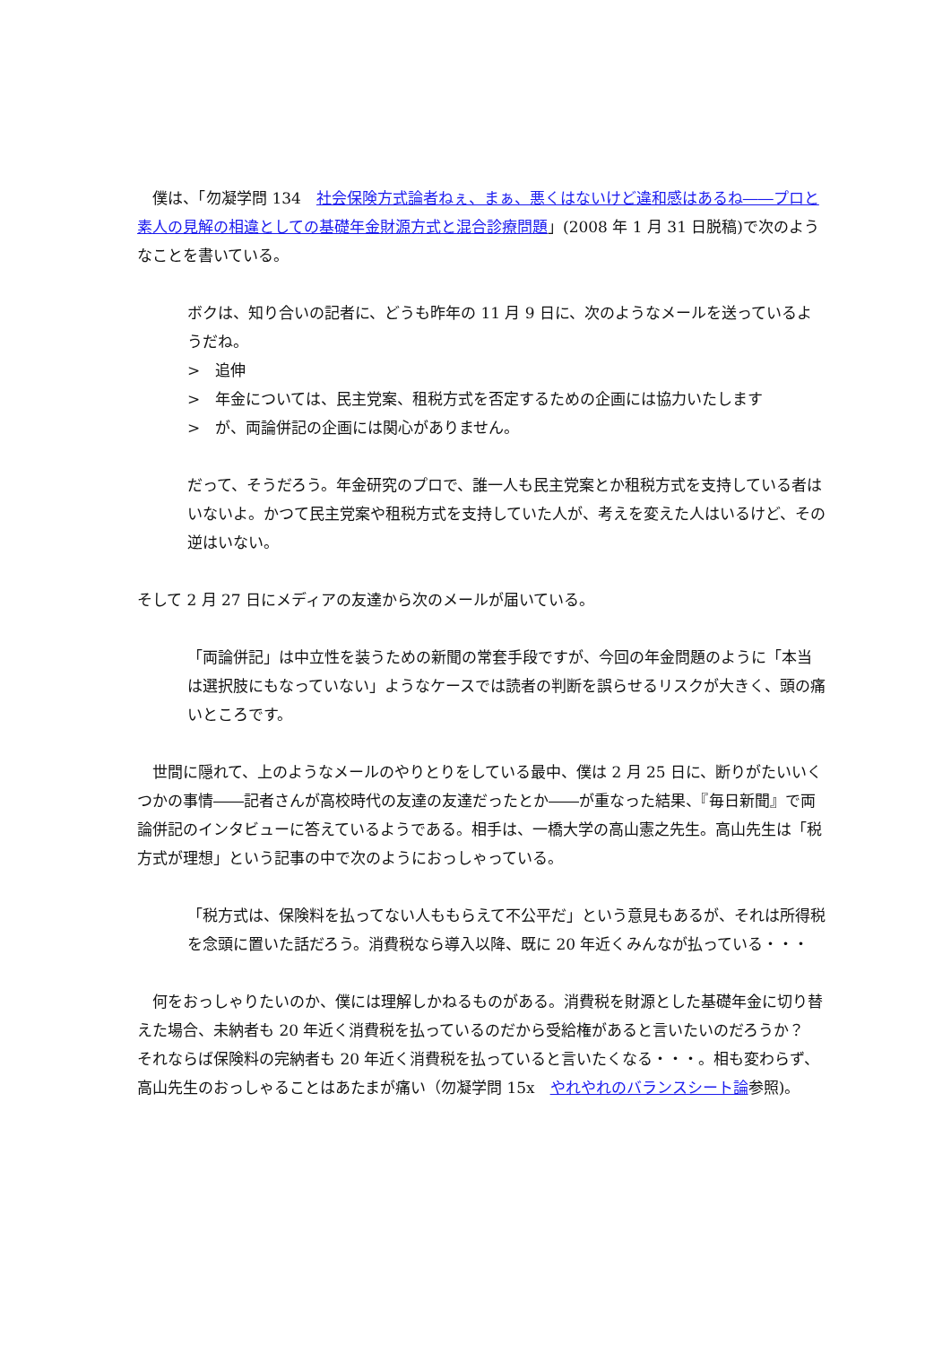僕は、「勿凝学問 134　社会保険方式論者ねぇ、まぁ、悪くはないけど違和感はあるね――プロと素人の見解の相違としての基礎年金財源方式と混合診療問題」(2008 年 1 月 31 日脱稿)で次のようなことを書いている。
ボクは、知り合いの記者に、どうも昨年の 11 月 9 日に、次のようなメールを送っているようだね。
>　追伸
>　年金については、民主党案、租税方式を否定するための企画には協力いたします
>　が、両論併記の企画には関心がありません。
だって、そうだろう。年金研究のプロで、誰一人も民主党案とか租税方式を支持している者はいないよ。かつて民主党案や租税方式を支持していた人が、考えを変えた人はいるけど、その逆はいない。
そして 2 月 27 日にメディアの友達から次のメールが届いている。
「両論併記」は中立性を装うための新聞の常套手段ですが、今回の年金問題のように「本当は選択肢にもなっていない」ようなケースでは読者の判断を誤らせるリスクが大きく、頭の痛いところです。
　世間に隠れて、上のようなメールのやりとりをしている最中、僕は 2 月 25 日に、断りがたいいくつかの事情――記者さんが高校時代の友達の友達だったとか――が重なった結果、『毎日新聞』で両論併記のインタビューに答えているようである。相手は、一橋大学の高山憲之先生。高山先生は「税方式が理想」という記事の中で次のようにおっしゃっている。
「税方式は、保険料を払ってない人ももらえて不公平だ」という意見もあるが、それは所得税を念頭に置いた話だろう。消費税なら導入以降、既に 20 年近くみんなが払っている・・・
　何をおっしゃりたいのか、僕には理解しかねるものがある。消費税を財源とした基礎年金に切り替えた場合、未納者も 20 年近く消費税を払っているのだから受給権があると言いたいのだろうか？　それならば保険料の完納者も 20 年近く消費税を払っていると言いたくなる・・・。相も変わらず、高山先生のおっしゃることはあたまが痛い（勿凝学問 15x　やれやれのバランスシート論参照)。